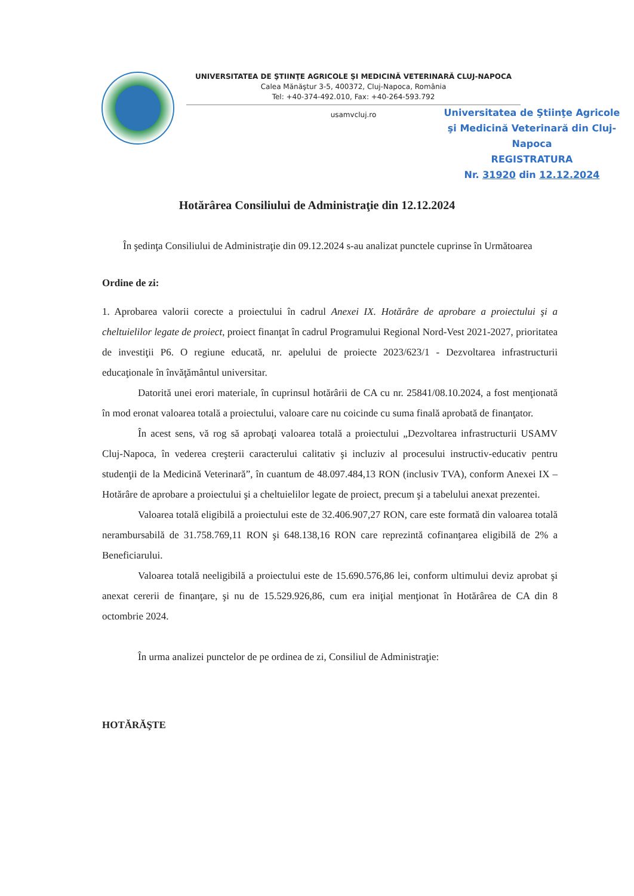UNIVERSITATEA DE ŞTIINŢE AGRICOLE ŞI MEDICINĂ VETERINARĂ CLUJ-NAPOCA
Calea Mănăştur 3-5, 400372, Cluj-Napoca, România
Tel: +40-374-492.010, Fax: +40-264-593.792
usamvcluj.ro
Universitatea de Ştiinţe Agricole
şi Medicină Veterinară din Cluj-Napoca
REGISTRATURA
Nr. 31920 din 12.12.2024
Hotărârea Consiliului de Administraţie din 12.12.2024
În şedinţa Consiliului de Administraţie din 09.12.2024 s-au analizat punctele cuprinse în Următoarea
Ordine de zi:
1. Aprobarea valorii corecte a proiectului în cadrul Anexei IX. Hotărâre de aprobare a proiectului şi a cheltuielilor legate de proiect, proiect finanţat în cadrul Programului Regional Nord-Vest 2021-2027, prioritatea de investiţii P6. O regiune educată, nr. apelului de proiecte 2023/623/1 - Dezvoltarea infrastructurii educaţionale în învăţământul universitar.
Datorită unei erori materiale, în cuprinsul hotărârii de CA cu nr. 25841/08.10.2024, a fost menţionată în mod eronat valoarea totală a proiectului, valoare care nu coicinde cu suma finală aprobată de finanţator.
În acest sens, vă rog să aprobaţi valoarea totală a proiectului „Dezvoltarea infrastructurii USAMV Cluj-Napoca, în vederea creşterii caracterului calitativ şi incluziv al procesului instructiv-educativ pentru studenţii de la Medicină Veterinară”, în cuantum de 48.097.484,13 RON (inclusiv TVA), conform Anexei IX – Hotărâre de aprobare a proiectului şi a cheltuielilor legate de proiect, precum şi a tabelului anexat prezentei.
Valoarea totală eligibilă a proiectului este de 32.406.907,27 RON, care este formată din valoarea totală nerambursabilă de 31.758.769,11 RON şi 648.138,16 RON care reprezintă cofinanţarea eligibilă de 2% a Beneficiarului.
Valoarea totală neeligibilă a proiectului este de 15.690.576,86 lei, conform ultimului deviz aprobat şi anexat cererii de finanţare, şi nu de 15.529.926,86, cum era iniţial menţionat în Hotărârea de CA din 8 octombrie 2024.
În urma analizei punctelor de pe ordinea de zi, Consiliul de Administraţie:
HOTĂRĂŞTE